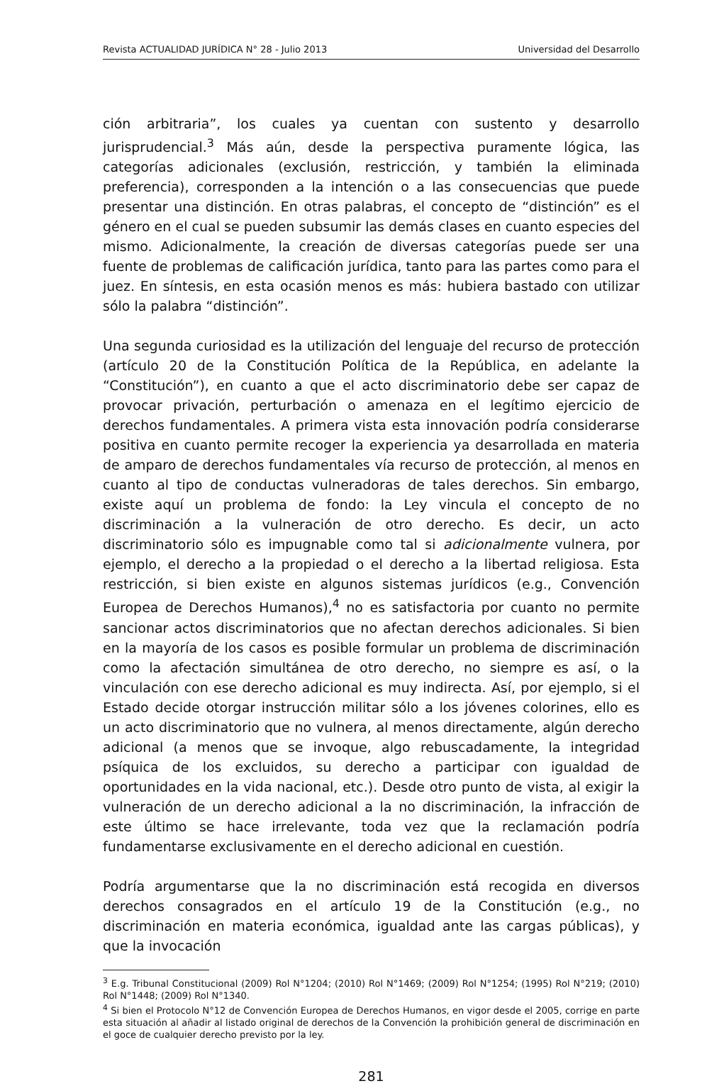Revista ACTUALIDAD JURÍDICA N° 28 - Julio 2013 Universidad del Desarrollo
ción arbitraria”, los cuales ya cuentan con sustento y desarrollo jurisprudencial.<sup>3</sup> Más aún, desde la perspectiva puramente lógica, las categorías adicionales (exclusión, restricción, y también la eliminada preferencia), corresponden a la intención o a las consecuencias que puede presentar una distinción. En otras palabras, el concepto de “distinción” es el género en el cual se pueden subsumir las demás clases en cuanto especies del mismo. Adicionalmente, la creación de diversas categorías puede ser una fuente de problemas de calificación jurídica, tanto para las partes como para el juez. En síntesis, en esta ocasión menos es más: hubiera bastado con utilizar sólo la palabra “distinción”.
Una segunda curiosidad es la utilización del lenguaje del recurso de protección (artículo 20 de la Constitución Política de la República, en adelante la “Constitución”), en cuanto a que el acto discriminatorio debe ser capaz de provocar privación, perturbación o amenaza en el legítimo ejercicio de derechos fundamentales. A primera vista esta innovación podría considerarse positiva en cuanto permite recoger la experiencia ya desarrollada en materia de amparo de derechos fundamentales vía recurso de protección, al menos en cuanto al tipo de conductas vulneradoras de tales derechos. Sin embargo, existe aquí un problema de fondo: la Ley vincula el concepto de no discriminación a la vulneración de otro derecho. Es decir, un acto discriminatorio sólo es impugnable como tal si adicionalmente vulnera, por ejemplo, el derecho a la propiedad o el derecho a la libertad religiosa. Esta restricción, si bien existe en algunos sistemas jurídicos (e.g., Convención Europea de Derechos Humanos),<sup>4</sup> no es satisfactoria por cuanto no permite sancionar actos discriminatorios que no afectan derechos adicionales. Si bien en la mayoría de los casos es posible formular un problema de discriminación como la afectación simultánea de otro derecho, no siempre es así, o la vinculación con ese derecho adicional es muy indirecta. Así, por ejemplo, si el Estado decide otorgar instrucción militar sólo a los jóvenes colorines, ello es un acto discriminatorio que no vulnera, al menos directamente, algún derecho adicional (a menos que se invoque, algo rebuscadamente, la integridad psíquica de los excluidos, su derecho a participar con igualdad de oportunidades en la vida nacional, etc.). Desde otro punto de vista, al exigir la vulneración de un derecho adicional a la no discriminación, la infracción de este último se hace irrelevante, toda vez que la reclamación podría fundamentarse exclusivamente en el derecho adicional en cuestión.
Podría argumentarse que la no discriminación está recogida en diversos derechos consagrados en el artículo 19 de la Constitución (e.g., no discriminación en materia económica, igualdad ante las cargas públicas), y que la invocación
<sup>3</sup> E.g. Tribunal Constitucional (2009) Rol N°1204; (2010) Rol N°1469; (2009) Rol N°1254; (1995) Rol N°219; (2010) Rol N°1448; (2009) Rol N°1340.
<sup>4</sup> Si bien el Protocolo N°12 de Convención Europea de Derechos Humanos, en vigor desde el 2005, corrige en parte esta situación al añadir al listado original de derechos de la Convención la prohibición general de discriminación en el goce de cualquier derecho previsto por la ley.
281